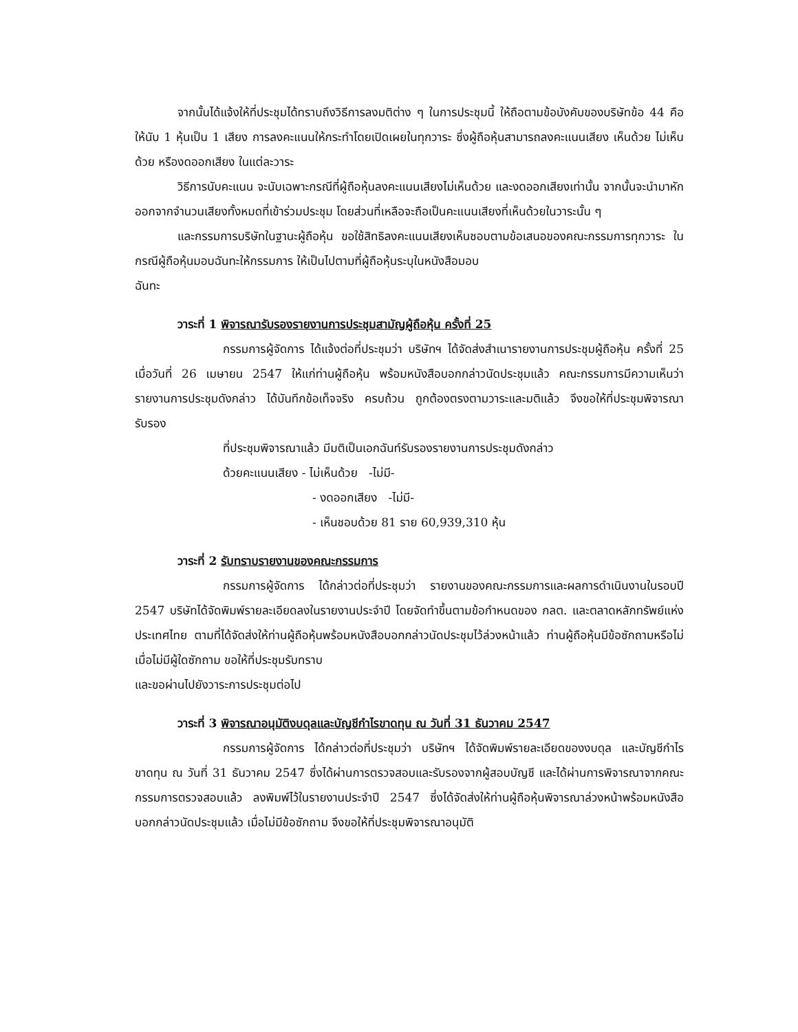จากนั้นได้แจ้งให้ที่ประชุมได้ทราบถึงวิธีการลงมติต่าง ๆ ในการประชุมนี้ ให้ถือตามข้อบังคับของบริษัทข้อ 44 คือ ให้นับ 1 หุ้นเป็น 1 เสียง การลงคะแนนให้กระทำโดยเปิดเผยในทุกวาระ ซึ่งผู้ถือหุ้นสามารถลงคะแนนเสียง เห็นด้วย ไม่เห็นด้วย หรืองดออกเสียง ในแต่ละวาระ
วิธีการนับคะแนน จะนับเฉพาะกรณีที่ผู้ถือหุ้นลงคะแนนเสียงไม่เห็นด้วย และงดออกเสียงเท่านั้น จากนั้นจะนำมาหักออกจากจำนวนเสียงทั้งหมดที่เข้าร่วมประชุม โดยส่วนที่เหลือจะถือเป็นคะแนนเสียงที่เห็นด้วยในวาระนั้น ๆ
และกรรมการบริษัทในฐานะผู้ถือหุ้น ขอใช้สิทธิลงคะแนนเสียงเห็นชอบตามข้อเสนอของคณะกรรมการทุกวาระ ในกรณีผู้ถือหุ้นมอบฉันทะให้กรรมการ ให้เป็นไปตามที่ผู้ถือหุ้นระบุในหนังสือมอบ
ฉันทะ
วาระที่ 1 พิจารณารับรองรายงานการประชุมสามัญผู้ถือหุ้น ครั้งที่ 25
กรรมการผู้จัดการ ได้แจ้งต่อที่ประชุมว่า บริษัทฯ ได้จัดส่งสำเนารายงานการประชุมผู้ถือหุ้น ครั้งที่ 25 เมื่อวันที่ 26 เมษายน 2547 ให้แก่ท่านผู้ถือหุ้น พร้อมหนังสือบอกกล่าวนัดประชุมแล้ว คณะกรรมการมีความเห็นว่า รายงานการประชุมดังกล่าว ได้บันทึกข้อเท็จจริง ครบถ้วน ถูกต้องตรงตามวาระและมติแล้ว จึงขอให้ที่ประชุมพิจารณารับรอง
ที่ประชุมพิจารณาแล้ว มีมติเป็นเอกฉันท์รับรองรายงานการประชุมดังกล่าว
ด้วยคะแนนเสียง - ไม่เห็นด้วย -ไม่มี-
- งดออกเสียง -ไม่มี-
- เห็นชอบด้วย 81 ราย 60,939,310 หุ้น
วาระที่ 2 รับทราบรายงานของคณะกรรมการ
กรรมการผู้จัดการ ได้กล่าวต่อที่ประชุมว่า รายงานของคณะกรรมการและผลการดำเนินงานในรอบปี 2547 บริษัทได้จัดพิมพ์รายละเอียดลงในรายงานประจำปี โดยจัดทำขึ้นตามข้อกำหนดของ กลต. และตลาดหลักทรัพย์แห่งประเทศไทย ตามที่ได้จัดส่งให้ท่านผู้ถือหุ้นพร้อมหนังสือบอกกล่าวนัดประชุมไว้ล่วงหน้าแล้ว ท่านผู้ถือหุ้นมีข้อซักถามหรือไม่ เมื่อไม่มีผู้ใดซักถาม ขอให้ที่ประชุมรับทราบ
และขอผ่านไปยังวาระการประชุมต่อไป
วาระที่ 3 พิจารณาอนุมัติงบดุลและบัญชีกำไรขาดทุน ณ วันที่ 31 ธันวาคม 2547
กรรมการผู้จัดการ ได้กล่าวต่อที่ประชุมว่า บริษัทฯ ได้จัดพิมพ์รายละเอียดของงบดุล และบัญชีกำไรขาดทุน ณ วันที่ 31 ธันวาคม 2547 ซึ่งได้ผ่านการตรวจสอบและรับรองจากผู้สอบบัญชี และได้ผ่านการพิจารณาจากคณะกรรมการตรวจสอบแล้ว ลงพิมพ์ไว้ในรายงานประจำปี 2547 ซึ่งได้จัดส่งให้ท่านผู้ถือหุ้นพิจารณาล่วงหน้าพร้อมหนังสือบอกกล่าวนัดประชุมแล้ว เมื่อไม่มีข้อซักถาม จึงขอให้ที่ประชุมพิจารณาอนุมัติ